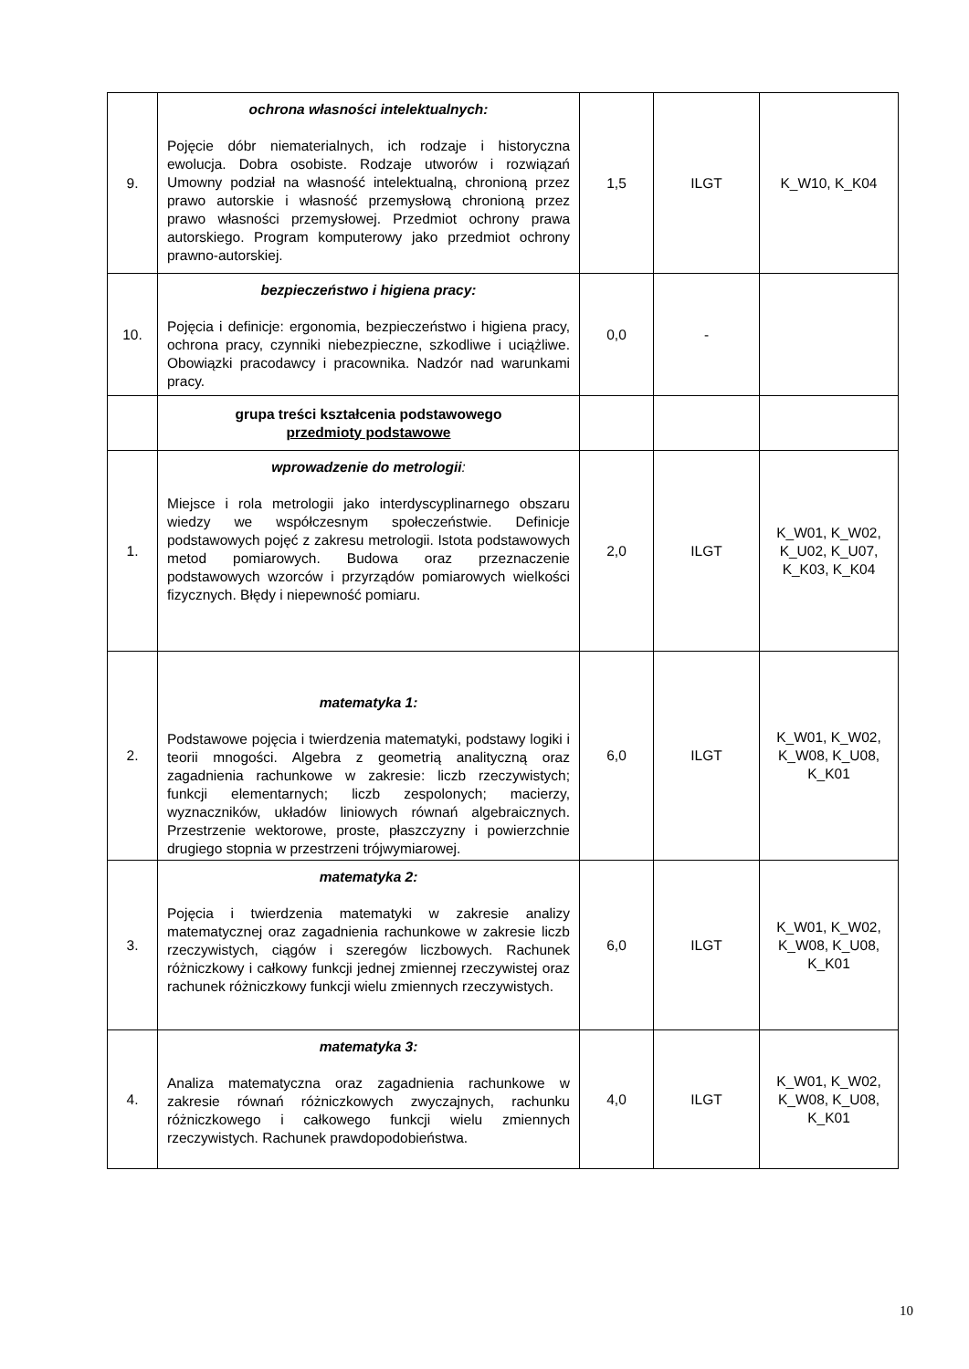| 9. | ochrona własności intelektualnych: Pojęcie dóbr niematerialnych, ich rodzaje i historyczna ewolucja. Dobra osobiste. Rodzaje utworów i rozwiązań Umowny podział na własność intelektualną, chronioną przez prawo autorskie i własność przemysłową chronioną przez prawo własności przemysłowej. Przedmiot ochrony prawa autorskiego. Program komputerowy jako przedmiot ochrony prawno-autorskiej. | 1,5 | ILGT | K_W10, K_K04 |
| 10. | bezpieczeństwo i higiena pracy: Pojęcia i definicje: ergonomia, bezpieczeństwo i higiena pracy, ochrona pracy, czynniki niebezpieczne, szkodliwe i uciążliwe. Obowiązki pracodawcy i pracownika. Nadzór nad warunkami pracy. | 0,0 | - | |
| | grupa treści kształcenia podstawowego przedmioty podstawowe | | | |
| 1. | wprowadzenie do metrologii : Miejsce i rola metrologii jako interdyscyplinarnego obszaru wiedzy we współczesnym społeczeństwie. Definicje podstawowych pojęć z zakresu metrologii. Istota podstawowych metod pomiarowych. Budowa oraz przeznaczenie podstawowych wzorców i przyrządów pomiarowych wielkości fizycznych. Błędy i niepewność pomiaru. | 2,0 | ILGT | K_W01, K_W02, K_U02, K_U07, K_K03, K_K04 |
| 2. | matematyka 1: Podstawowe pojęcia i twierdzenia matematyki, podstawy logiki i teorii mnogości. Algebra z geometrią analityczną oraz zagadnienia rachunkowe w zakresie: liczb rzeczywistych; funkcji elementarnych; liczb zespolonych; macierzy, wyznaczników, układów liniowych równań algebraicznych. Przestrzenie wektorowe, proste, płaszczyzny i powierzchnie drugiego stopnia w przestrzeni trójwymiarowej. | 6,0 | ILGT | K_W01, K_W02, K_W08, K_U08, K_K01 |
| 3. | matematyka 2: Pojęcia i twierdzenia matematyki w zakresie analizy matematycznej oraz zagadnienia rachunkowe w zakresie liczb rzeczywistych, ciągów i szeregów liczbowych. Rachunek różniczkowy i całkowy funkcji jednej zmiennej rzeczywistej oraz rachunek różniczkowy funkcji wielu zmiennych rzeczywistych. | 6,0 | ILGT | K_W01, K_W02, K_W08, K_U08, K_K01 |
| 4. | matematyka 3: Analiza matematyczna oraz zagadnienia rachunkowe w zakresie równań różniczkowych zwyczajnych, rachunku różniczkowego i całkowego funkcji wielu zmiennych rzeczywistych. Rachunek prawdopodobieństwa. | 4,0 | ILGT | K_W01, K_W02, K_W08, K_U08, K_K01 |
10